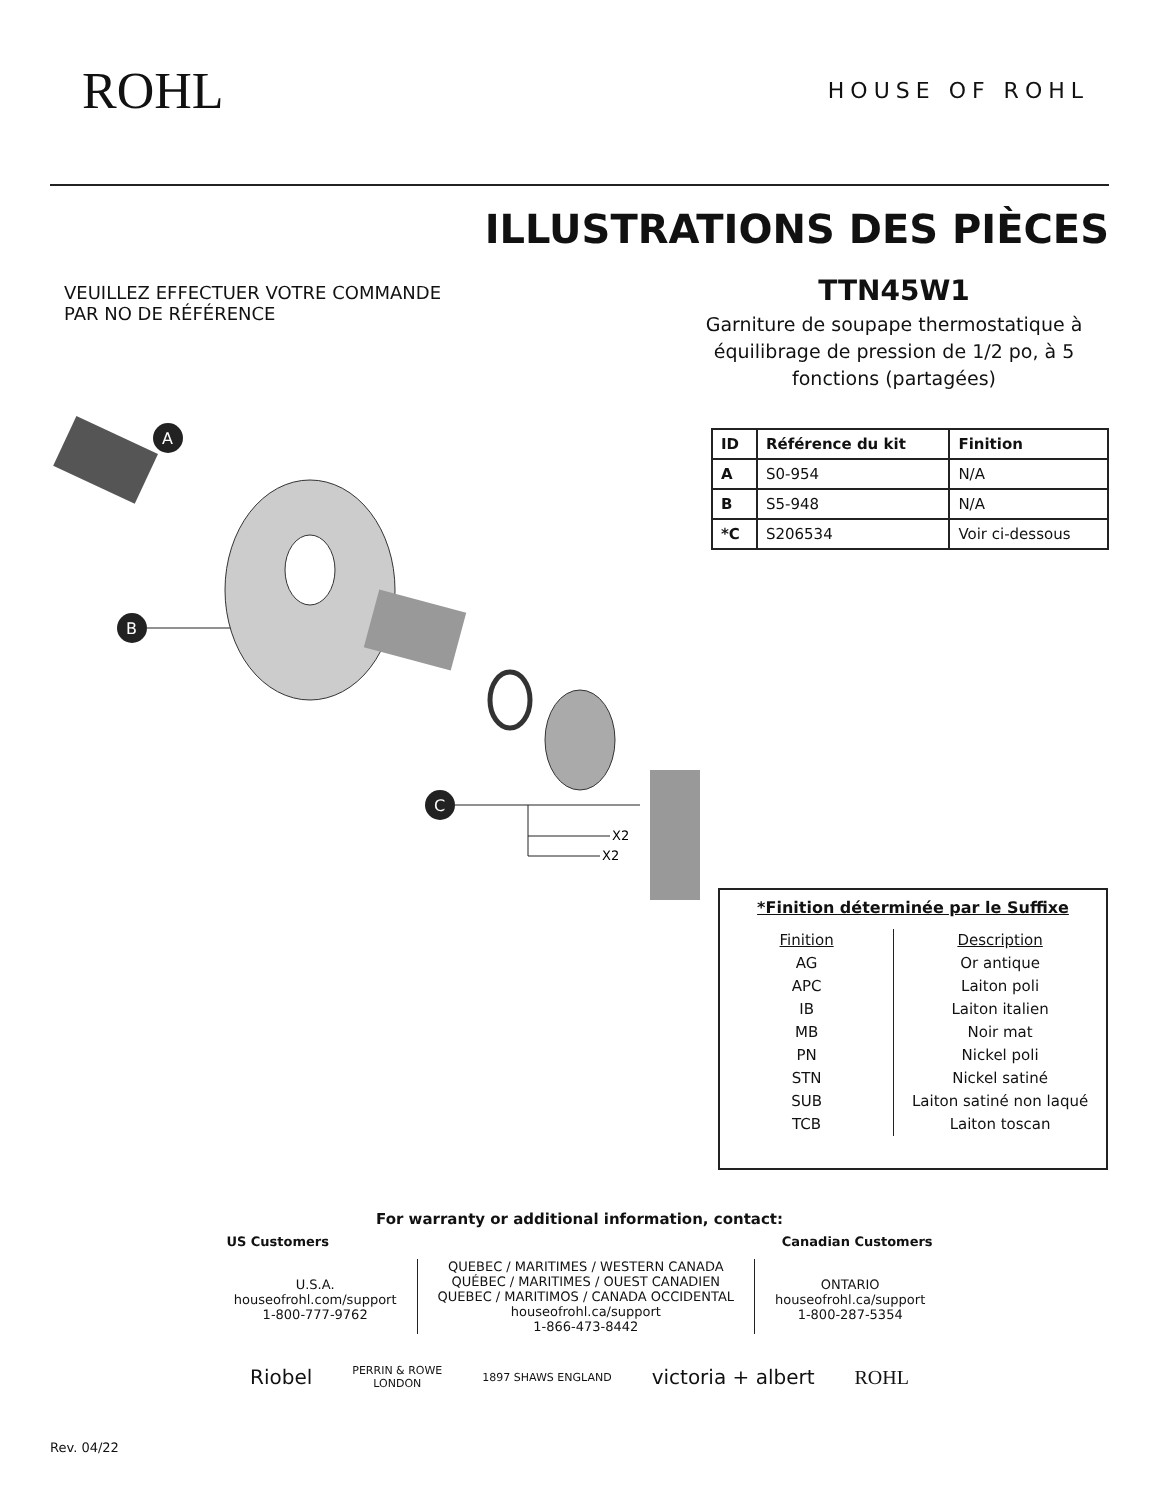ROHL
HOUSE OF ROHL
ILLUSTRATIONS DES PIÈCES
VEUILLEZ EFFECTUER VOTRE COMMANDE
PAR NO DE RÉFÉRENCE
TTN45W1
Garniture de soupape thermostatique à équilibrage de pression de 1/2 po, à 5 fonctions (partagées)
| ID | Référence du kit | Finition |
| --- | --- | --- |
| A | S0-954 | N/A |
| B | S5-948 | N/A |
| *C | S206534 | Voir ci-dessous |
A
B
C
X2
X2
*Finition déterminée par le Suffixe
| Finition | Description |
| AG | Or antique |
| APC | Laiton poli |
| IB | Laiton italien |
| MB | Noir mat |
| PN | Nickel poli |
| STN | Nickel satiné |
| SUB | Laiton satiné non laqué |
| TCB | Laiton toscan |
For warranty or additional information, contact:
US Customers Canadian Customers
U.S.A.
houseofrohl.com/support
1-800-777-9762
QUEBEC / MARITIMES / WESTERN CANADA
QUÉBEC / MARITIMES / OUEST CANADIEN
QUEBEC / MARITIMOS / CANADA OCCIDENTAL
houseofrohl.ca/support
1-866-473-8442
ONTARIO
houseofrohl.ca/support
1-800-287-5354
Riobel PERRIN & ROWE
LONDON 1897 SHAWS ENGLAND victoria + albert ROHL
Rev. 04/22